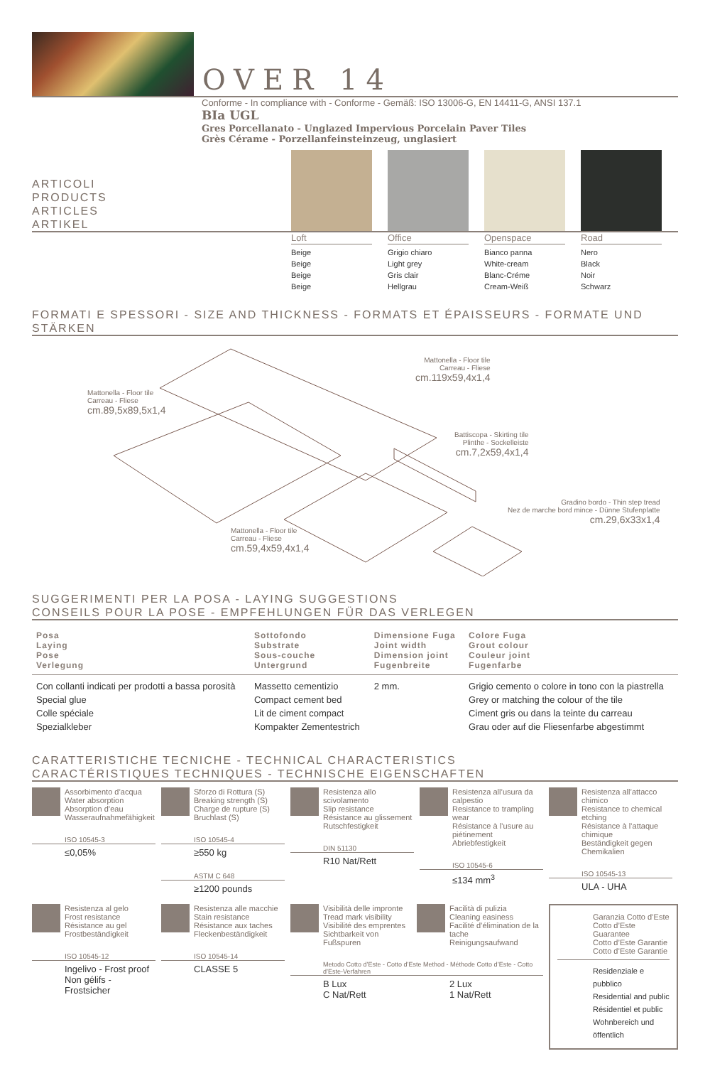OVER 14
Conforme - In compliance with - Conforme - Gemäß: ISO 13006-G, EN 14411-G, ANSI 137.1
BIa UGL
Gres Porcellanato - Unglazed Impervious Porcelain Paver Tiles
Grès Cérame - Porzellanfeinsteinzeug, unglasiert
ARTICOLI
PRODUCTS
ARTICLES
ARTIKEL
Loft
Beige
Beige
Beige
Beige
Office
Grigio chiaro
Light grey
Gris clair
Hellgrau
Openspace
Bianco panna
White-cream
Blanc-Créme
Cream-Weiß
Road
Nero
Black
Noir
Schwarz
FORMATI E SPESSORI - SIZE AND THICKNESS - FORMATS ET ÉPAISSEURS - FORMATE UND STÄRKEN
Mattonella - Floor tile
Carreau - Fliese
cm.119x59,4x1,4
Mattonella - Floor tile
Carreau - Fliese
cm.89,5x89,5x1,4
Battiscopa - Skirting tile
Plinthe - Sockelleiste
cm.7,2x59,4x1,4
Gradino bordo - Thin step tread
Nez de marche bord mince - Dünne Stufenplatte
cm.29,6x33x1,4
Mattonella - Floor tile
Carreau - Fliese
cm.59,4x59,4x1,4
SUGGERIMENTI PER LA POSA - LAYING SUGGESTIONS
CONSEILS POUR LA POSE - EMPFEHLUNGEN FÜR DAS VERLEGEN
| Posa Laying Pose Verlegung | Sottofondo Substrate Sous-couche Untergrund | Dimensione Fuga Joint width Dimension joint Fugenbreite | Colore Fuga Grout colour Couleur joint Fugenfarbe |
| --- | --- | --- | --- |
| Con collanti indicati per prodotti a bassa porosità Special glue Colle spéciale Spezialkleber | Massetto cementizio Compact cement bed Lit de ciment compact Kompakter Zementestrich | 2 mm. | Grigio cemento o colore in tono con la piastrella Grey or matching the colour of the tile Ciment gris ou dans la teinte du carreau Grau oder auf die Fliesenfarbe abgestimmt |
CARATTERISTICHE TECNICHE - TECHNICAL CHARACTERISTICS
CARACTÉRISTIQUES TECHNIQUES - TECHNISCHE EIGENSCHAFTEN
Assorbimento d’acqua
Water absorption
Absorption d’eau
Wasseraufnahmefähigkeit
ISO 10545-3
≤0,05%
Sforzo di Rottura (S)
Breaking strength (S)
Charge de rupture (S)
Bruchlast (S)
ISO 10545-4
≥550 kg
ASTM C 648
≥1200 pounds
Resistenza allo scivolamento
Slip resistance
Résistance au glissement
Rutschfestigkeit
DIN 51130
R10 Nat/Rett
Resistenza all’usura da calpestio
Resistance to trampling wear
Résistance à l’usure au piétinement
Abriebfestigkeit
ISO 10545-6
≤134 mm<sup>3</sup>
Resistenza all’attacco chimico
Resistance to chemical etching
Résistance à l’attaque chimique
Beständigkeit gegen Chemikalien
ISO 10545-13
ULA - UHA
Resistenza al gelo
Frost resistance
Résistance au gel
Frostbeständigkeit
ISO 10545-12
Ingelivo - Frost proof
Non gélifs - Frostsicher
Resistenza alle macchie
Stain resistance
Résistance aux taches
Fleckenbeständigkeit
ISO 10545-14
CLASSE 5
Visibilità delle impronte
Tread mark visibility
Visibilité des emprentes
Sichtbarkeit von Fußspuren
Facilità di pulizia
Cleaning easiness
Facilité d’élimination de la tache
Reinigungsaufwand
Metodo Cotto d’Este - Cotto d’Este Method - Méthode Cotto d’Este - Cotto d’Este-Verfahren
B Lux
C Nat/Rett
2 Lux
1 Nat/Rett
Garanzia Cotto d’Este
Cotto d’Este Guarantee
Cotto d’Este Garantie
Cotto d’Este Garantie
Residenziale e pubblico
Residential and public
Résidentiel et public
Wohnbereich und öffentlich